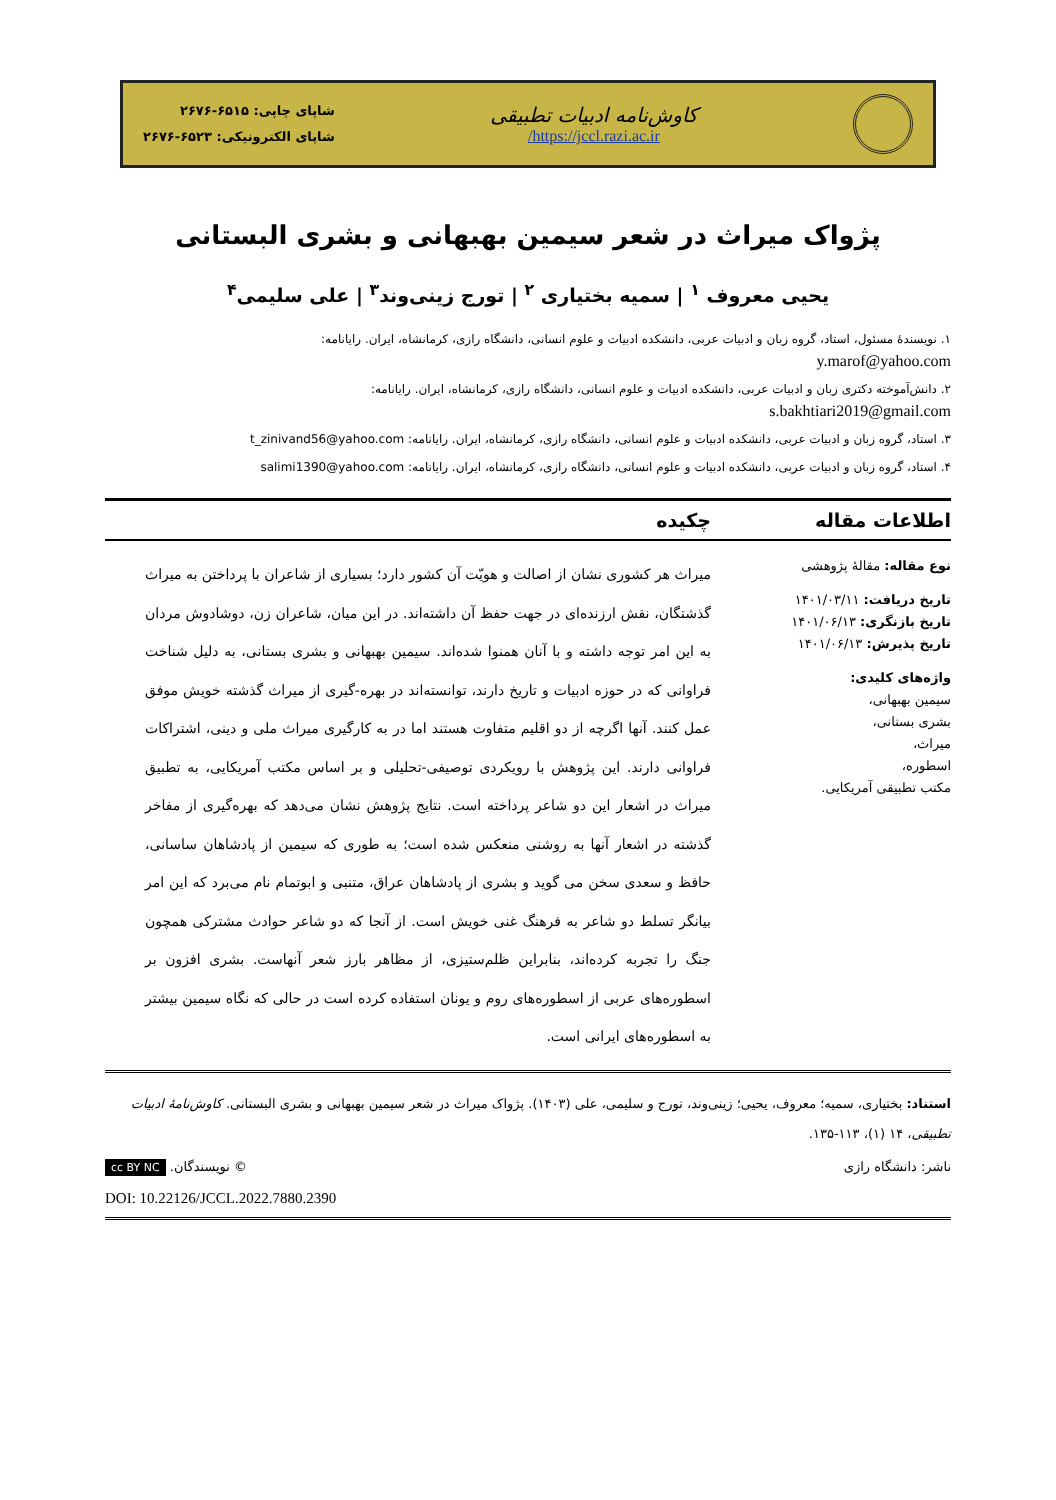کاوش‌نامه ادبیات تطبیقی
https://jccl.razi.ac.ir/
شاپای چاپی: ۶۵۱۵-۲۶۷۶
شاپای الکترونیکی: ۶۵۲۳-۲۶۷۶
پژواک میراث در شعر سیمین بهبهانی و بشری البستانی
یحیی معروف <sup>۱</sup> | سمیه بختیاری <sup>۲</sup> | تورج زینی‌وند<sup>۳</sup> | علی سلیمی<sup>۴</sup>
۱. نویسندهٔ مسئول، استاد، گروه زبان و ادبیات عربی، دانشکده ادبیات و علوم انسانی، دانشگاه رازی، کرمانشاه، ایران. رایانامه:
y.marof@yahoo.com
۲. دانش‌آموخته دکتری زبان و ادبیات عربی، دانشکده ادبیات و علوم انسانی، دانشگاه رازی، کرمانشاه، ایران. رایانامه:
s.bakhtiari2019@gmail.com
۳. استاد، گروه زبان و ادبیات عربی، دانشکده ادبیات و علوم انسانی، دانشگاه رازی، کرمانشاه، ایران. رایانامه: t_zinivand56@yahoo.com
۴. استاد، گروه زبان و ادبیات عربی، دانشکده ادبیات و علوم انسانی، دانشگاه رازی، کرمانشاه، ایران. رایانامه: salimi1390@yahoo.com
اطلاعات مقاله چکیده
نوع مقاله: مقالهٔ پژوهشی
تاریخ دریافت: ۱۴۰۱/۰۳/۱۱
تاریخ بازنگری: ۱۴۰۱/۰۶/۱۳
تاریخ پذیرش: ۱۴۰۱/۰۶/۱۳
واژه‌های کلیدی:
سیمین بهبهانی،
بشری بستانی،
میراث،
اسطوره،
مکتب تطبیقی آمریکایی.
میراث هر کشوری نشان از اصالت و هویّت آن کشور دارد؛ بسیاری از شاعران با پرداختن به میراث گذشتگان، نقش ارزنده‌ای در جهت حفظ آن داشته‌اند. در این میان، شاعران زن، دوشادوش مردان به این امر توجه داشته و با آنان همنوا شده‌اند. سیمین بهبهانی و بشری بستانی، به دلیل شناخت فراوانی که در حوزه ادبیات و تاریخ دارند، توانسته‌اند در بهره-گیری از میراث گذشته خویش موفق عمل کنند. آنها اگرچه از دو اقلیم متفاوت هستند اما در به کارگیری میراث ملی و دینی، اشتراکات فراوانی دارند. این پژوهش با رویکردی توصیفی-تحلیلی و بر اساس مکتب آمریکایی، به تطبیق میراث در اشعار این دو شاعر پرداخته است. نتایج پژوهش نشان می‌دهد که بهره‌گیری از مفاخر گذشته در اشعار آنها به روشنی منعکس شده است؛ به طوری که سیمین از پادشاهان ساسانی، حافظ و سعدی سخن می گوید و بشری از پادشاهان عراق، متنبی و ابوتمام نام می‌برد که این امر بیانگر تسلط دو شاعر به فرهنگ غنی خویش است. از آنجا که دو شاعر حوادث مشترکی همچون جنگ را تجربه کرده‌اند، بنابراین ظلم‌ستیزی، از مظاهر بارز شعر آنهاست. بشری افزون بر اسطوره‌های عربی از اسطوره‌های روم و یونان استفاده کرده است در حالی که نگاه سیمین بیشتر به اسطوره‌های ایرانی است.
استناد: بختیاری، سمیه؛ معروف، یحیی؛ زینی‌وند، تورج و سلیمی، علی (۱۴۰۳). پژواک میراث در شعر سیمین بهبهانی و بشری البستانی. کاوش‌نامهٔ ادبیات تطبیقی، ۱۴ (۱)، ۱۱۳-۱۳۵.
ناشر: دانشگاه رازی © نویسندگان. cc BY NC
DOI: 10.22126/JCCL.2022.7880.2390